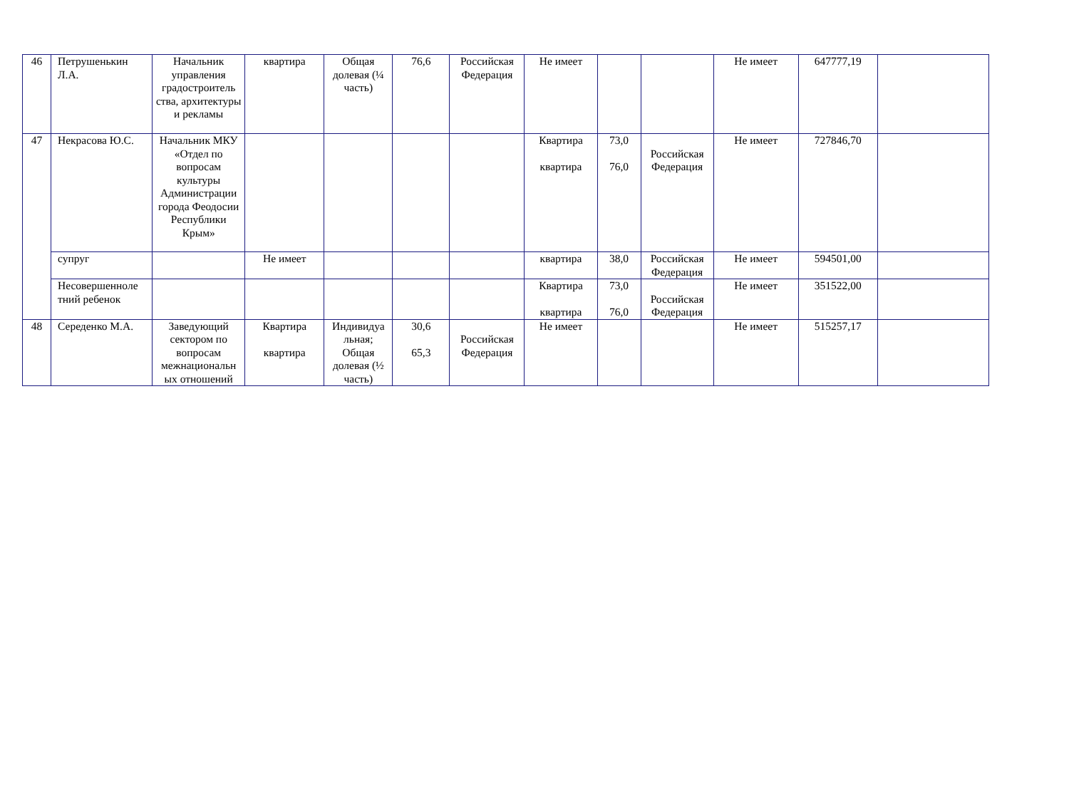| 46 | Петрушенькин Л.А. | Начальник управления градостроитель ства, архитектуры и рекламы | квартира | Общая долевая (¼ часть) | 76,6 | Российская Федерация | Не имеет | | | Не имеет | 647777,19 | |
| 47 | Некрасова Ю.С. | Начальник МКУ «Отдел по вопросам культуры Администрации города Феодосии Республики Крым» | | | | | Квартира квартира | 73,0 76,0 | Российская Федерация | Не имеет | 727846,70 | |
| | супруг | | Не имеет | | | | квартира | 38,0 | Российская Федерация | Не имеет | 594501,00 | |
| | Несовершенноле тний ребенок | | | | | | Квартира квартира | 73,0 76,0 | Российская Федерация | Не имеет | 351522,00 | |
| 48 | Середенко М.А. | Заведующий сектором по вопросам межнациональн ых отношений | Квартира квартира | Индивидуа льная; Общая долевая (½ часть) | 30,6 65,3 | Российская Федерация | Не имеет | | | Не имеет | 515257,17 | |